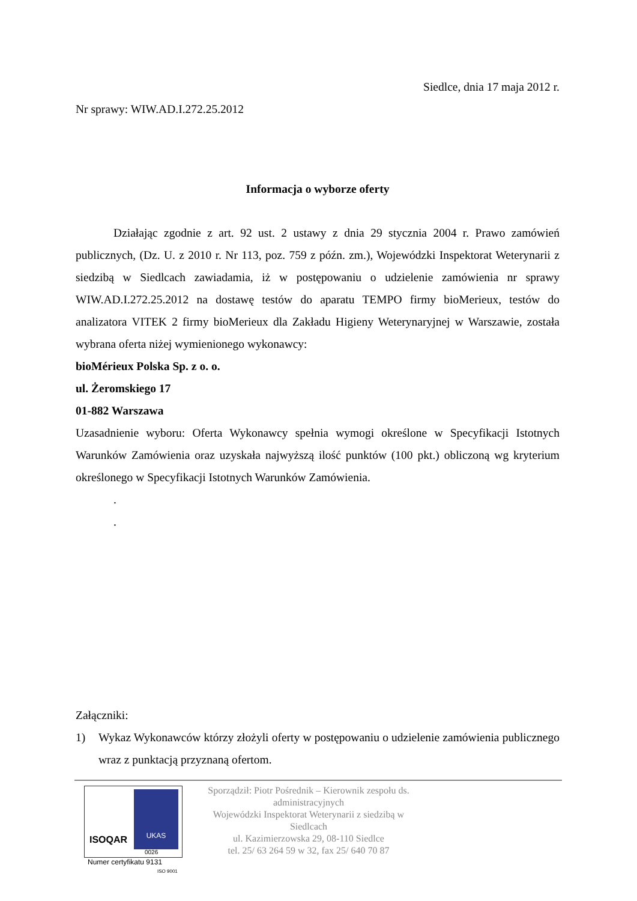Siedlce, dnia 17 maja 2012 r.
Nr sprawy: WIW.AD.I.272.25.2012
Informacja o wyborze oferty
Działając zgodnie z art. 92 ust. 2 ustawy z dnia 29 stycznia 2004 r. Prawo zamówień publicznych, (Dz. U. z 2010 r. Nr 113, poz. 759 z późn. zm.), Wojewódzki Inspektorat Weterynarii z siedzibą w Siedlcach zawiadamia, iż w postępowaniu o udzielenie zamówienia nr sprawy WIW.AD.I.272.25.2012 na dostawę testów do aparatu TEMPO firmy bioMerieux, testów do analizatora VITEK 2 firmy bioMerieux dla Zakładu Higieny Weterynaryjnej w Warszawie, została wybrana oferta niżej wymienionego wykonawcy:
bioMérieux Polska Sp. z o. o.
ul. Żeromskiego 17
01-882 Warszawa
Uzasadnienie wyboru: Oferta Wykonawcy spełnia wymogi określone w Specyfikacji Istotnych Warunków Zamówienia oraz uzyskała najwyższą ilość punktów (100 pkt.) obliczoną wg kryterium określonego w Specyfikacji Istotnych Warunków Zamówienia.
.
.
Załączniki:
1) Wykaz Wykonawców którzy złożyli oferty w postępowaniu o udzielenie zamówienia publicznego wraz z punktacją przyznaną ofertom.
ISOQAR
UKAS
0026
Numer certyfikatu 9131
ISO 9001
Sporządził: Piotr Pośrednik – Kierownik zespołu ds. administracyjnych
Wojewódzki Inspektorat Weterynarii z siedzibą w Siedlcach
ul. Kazimierzowska 29, 08-110 Siedlce
tel. 25/ 63 264 59 w 32, fax 25/ 640 70 87